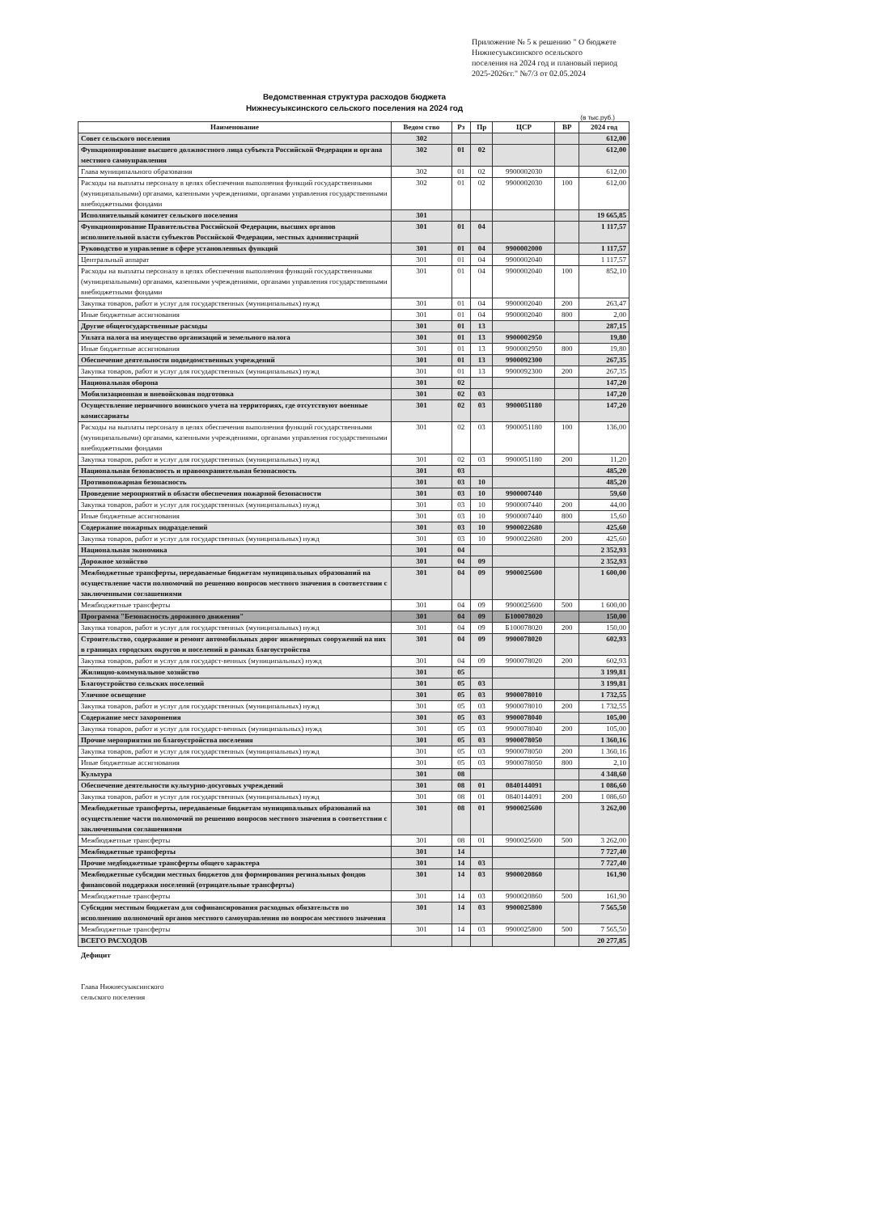Приложение № 5 к решению " О бюджете Нижнесуыксинского осельского поселения на 2024 год и плановый период 2025-2026гг." №7/3 от 02.05.2024
Ведомственная структура расходов бюджета
Нижнесуыксинского сельского поселения на 2024 год
(в тыс.руб.)
| Наименование | Ведом ство | Рз | Пр | ЦСР | ВР | 2024 год |
| --- | --- | --- | --- | --- | --- | --- |
| Совет сельского поселения | 302 | | | | | 612,00 |
| Функционирование высшего должностного лица субъекта Российской Федерации и органа местного самоуправления | 302 | 01 | 02 | | | 612,00 |
| Глава муниципального образования | 302 | 01 | 02 | 9900002030 | | 612,00 |
| Расходы на выплаты персоналу в целях обеспечения выполнения функций государственными (муниципальными) органами, казенными учреждениями, органами управления государственными внебюджетными фондами | 302 | 01 | 02 | 9900002030 | 100 | 612,00 |
| Исполнительный комитет сельского поселения | 301 | | | | | 19 665,85 |
| Функционирование Правительства Российской Федерации, высших органов исполнительной власти субъектов Российской Федерации, местных администраций | 301 | 01 | 04 | | | 1 117,57 |
| Руководство и управление в сфере установленных функций | 301 | 01 | 04 | 9900002000 | | 1 117,57 |
| Центральный аппарат | 301 | 01 | 04 | 9900002040 | | 1 117,57 |
| Расходы на выплаты персоналу в целях обеспечения выполнения функций государственными (муниципальными) органами, казенными учреждениями, органами управления государственными внебюджетными фондами | 301 | 01 | 04 | 9900002040 | 100 | 852,10 |
| Закупка товаров, работ и услуг для государственных (муниципальных) нужд | 301 | 01 | 04 | 9900002040 | 200 | 263,47 |
| Иные бюджетные ассигнования | 301 | 01 | 04 | 9900002040 | 800 | 2,00 |
| Другие общегосударственные расходы | 301 | 01 | 13 | | | 287,15 |
| Уплата налога на имущество организаций и земельного налога | 301 | 01 | 13 | 9900002950 | | 19,80 |
| Иные бюджетные ассигнования | 301 | 01 | 13 | 9900002950 | 800 | 19,80 |
| Обеспечение деятельности подведомственных учреждений | 301 | 01 | 13 | 9900092300 | | 267,35 |
| Закупка товаров, работ и услуг для государственных (муниципальных) нужд | 301 | 01 | 13 | 9900092300 | 200 | 267,35 |
| Национальная оборона | 301 | 02 | | | | 147,20 |
| Мобилизационная и вневойсковая подготовка | 301 | 02 | 03 | | | 147,20 |
| Осуществление первичного воинского учета на территориях, где отсутствуют военные комиссариаты | 301 | 02 | 03 | 9900051180 | | 147,20 |
| Расходы на выплаты персоналу в целях обеспечения выполнения функций государственными (муниципальными) органами, казенными учреждениями, органами управления государственными внебюджетными фондами | 301 | 02 | 03 | 9900051180 | 100 | 136,00 |
| Закупка товаров, работ и услуг для государственных (муниципальных) нужд | 301 | 02 | 03 | 9900051180 | 200 | 11,20 |
| Национальная безопасность и правоохранительная безопасность | 301 | 03 | | | | 485,20 |
| Противопожарная безопасность | 301 | 03 | 10 | | | 485,20 |
| Проведение мероприятий в области обеспечения пожарной безопасности | 301 | 03 | 10 | 9900007440 | | 59,60 |
| Закупка товаров, работ и услуг для государственных (муниципальных) нужд | 301 | 03 | 10 | 9900007440 | 200 | 44,00 |
| Иные бюджетные ассигнования | 301 | 03 | 10 | 9900007440 | 800 | 15,60 |
| Содержание пожарных подразделений | 301 | 03 | 10 | 9900022680 | | 425,60 |
| Закупка товаров, работ и услуг для государственных (муниципальных) нужд | 301 | 03 | 10 | 9900022680 | 200 | 425,60 |
| Национальная экономика | 301 | 04 | | | | 2 352,93 |
| Дорожное хозяйство | 301 | 04 | 09 | | | 2 352,93 |
| Межбюджетные трансферты, передаваемые бюджетам муниципальных образований на осуществление части полномочий по решению вопросов местного значения в соответствии с заключенными соглашениями | 301 | 04 | 09 | 9900025600 | | 1 600,00 |
| Межбюджетные трансферты | 301 | 04 | 09 | 9900025600 | 500 | 1 600,00 |
| Программа "Безопасность дорожного движения" | 301 | 04 | 09 | Б100078020 | | 150,00 |
| Закупка товаров, работ и услуг для государственных (муниципальных) нужд | 301 | 04 | 09 | Б100078020 | 200 | 150,00 |
| Строительство, содержание и ремонт автомобильных дорог инженерных сооружений на них в границах городских округов и поселений в рамках благоустройства | 301 | 04 | 09 | 9900078020 | | 602,93 |
| Закупка товаров, работ и услуг для государст-венных (муниципальных) нужд | 301 | 04 | 09 | 9900078020 | 200 | 602,93 |
| Жилищно-коммунальное хозяйство | 301 | 05 | | | | 3 199,81 |
| Благоустройство сельских поселений | 301 | 05 | 03 | | | 3 199,81 |
| Уличное освещение | 301 | 05 | 03 | 9900078010 | | 1 732,55 |
| Закупка товаров, работ и услуг для государственных (муниципальных) нужд | 301 | 05 | 03 | 9900078010 | 200 | 1 732,55 |
| Содержание мест захоронения | 301 | 05 | 03 | 9900078040 | | 105,00 |
| Закупка товаров, работ и услуг для государст-венных (муниципальных) нужд | 301 | 05 | 03 | 9900078040 | 200 | 105,00 |
| Прочие мероприятия по благоустройства поселения | 301 | 05 | 03 | 9900078050 | | 1 360,16 |
| Закупка товаров, работ и услуг для государственных (муниципальных) нужд | 301 | 05 | 03 | 9900078050 | 200 | 1 360,16 |
| Иные бюджетные ассигнования | 301 | 05 | 03 | 9900078050 | 800 | 2,10 |
| Культура | 301 | 08 | | | | 4 348,60 |
| Обеспечение деятельности культурно-досуговых учреждений | 301 | 08 | 01 | 0840144091 | | 1 086,60 |
| Закупка товаров, работ и услуг для государственных (муниципальных) нужд | 301 | 08 | 01 | 0840144091 | 200 | 1 086,60 |
| Межбюджетные трансферты, передаваемые бюджетам муниципальных образований на осуществление части полномочий по решению вопросов местного значения в соответствии с заключенными соглашениями | 301 | 08 | 01 | 9900025600 | | 3 262,00 |
| Межбюджетные трансферты | 301 | 08 | 01 | 9900025600 | 500 | 3 262,00 |
| Межбюджетные трансферты | 301 | 14 | | | | 7 727,40 |
| Прочие медбюджетные трансферты общего характера | 301 | 14 | 03 | | | 7 727,40 |
| Межбюджетные субсидии местных бюджетов для формирования регинальных фондов финансовой поддержки поселений (отрицательные трансферты) | 301 | 14 | 03 | 9900020860 | | 161,90 |
| Межбюджетные трансферты | 301 | 14 | 03 | 9900020860 | 500 | 161,90 |
| Субсидии местным бюджетам для софинансирования расходных обязательств по исполнению полномочий органов местного самоуправления по вопросам местного значения | 301 | 14 | 03 | 9900025800 | | 7 565,50 |
| Межбюджетные трансферты | 301 | 14 | 03 | 9900025800 | 500 | 7 565,50 |
| ВСЕГО РАСХОДОВ | | | | | | 20 277,85 |
Дефицит
Глава Нижнесуыксинского
сельского поселения